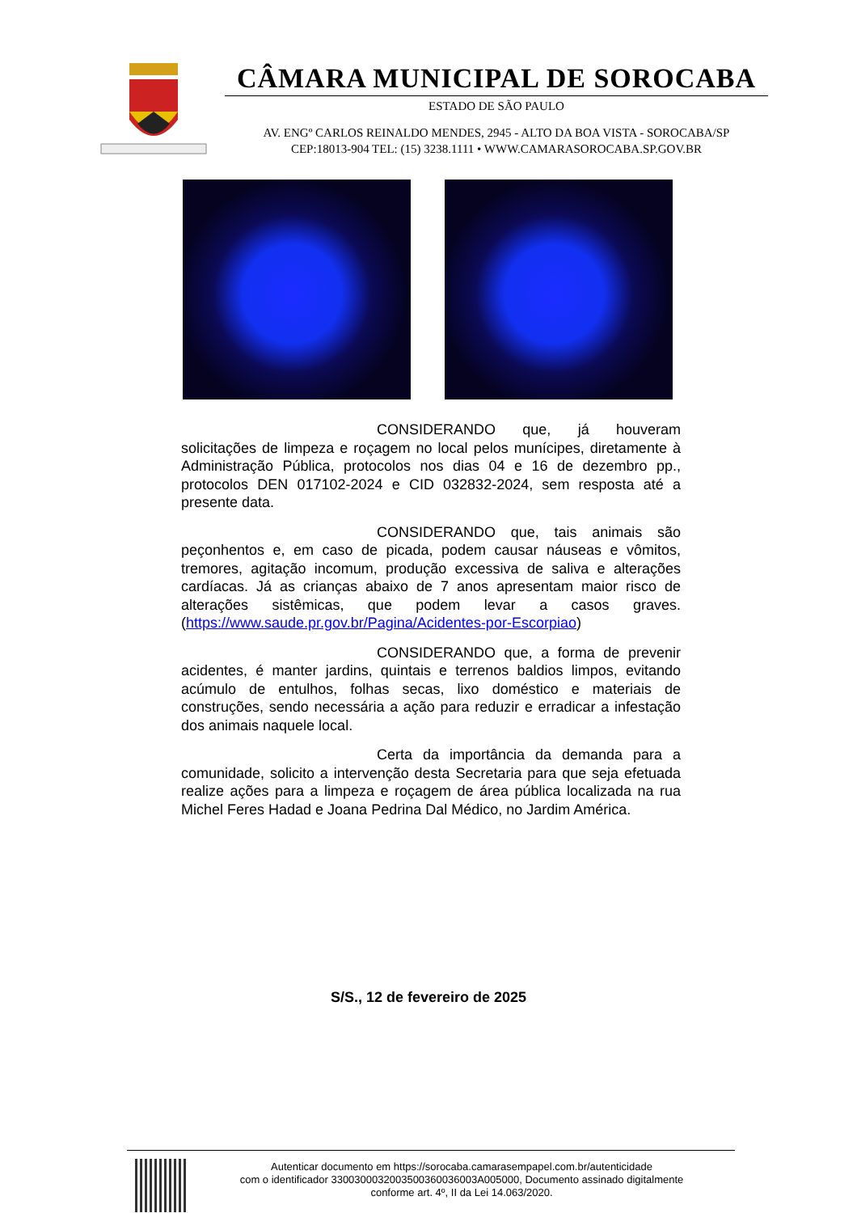CÂMARA MUNICIPAL DE SOROCABA
ESTADO DE SÃO PAULO
AV. ENGº CARLOS REINALDO MENDES, 2945 - ALTO DA BOA VISTA - SOROCABA/SP
CEP:18013-904 TEL: (15) 3238.1111 • WWW.CAMARASOROCABA.SP.GOV.BR
CONSIDERANDO que, já houveram solicitações de limpeza e roçagem no local pelos munícipes, diretamente à Administração Pública, protocolos nos dias 04 e 16 de dezembro pp., protocolos DEN 017102-2024 e CID 032832-2024, sem resposta até a presente data.
CONSIDERANDO que, tais animais são peçonhentos e, em caso de picada, podem causar náuseas e vômitos, tremores, agitação incomum, produção excessiva de saliva e alterações cardíacas. Já as crianças abaixo de 7 anos apresentam maior risco de alterações sistêmicas, que podem levar a casos graves. (https://www.saude.pr.gov.br/Pagina/Acidentes-por-Escorpiao)
CONSIDERANDO que, a forma de prevenir acidentes, é manter jardins, quintais e terrenos baldios limpos, evitando acúmulo de entulhos, folhas secas, lixo doméstico e materiais de construções, sendo necessária a ação para reduzir e erradicar a infestação dos animais naquele local.
Certa da importância da demanda para a comunidade, solicito a intervenção desta Secretaria para que seja efetuada realize ações para a limpeza e roçagem de área pública localizada na rua Michel Feres Hadad e Joana Pedrina Dal Médico, no Jardim América.
S/S., 12 de fevereiro de 2025
Autenticar documento em https://sorocaba.camarasempapel.com.br/autenticidade
com o identificador 3300300032003500360036003A005000, Documento assinado digitalmente
conforme art. 4º, II da Lei 14.063/2020.